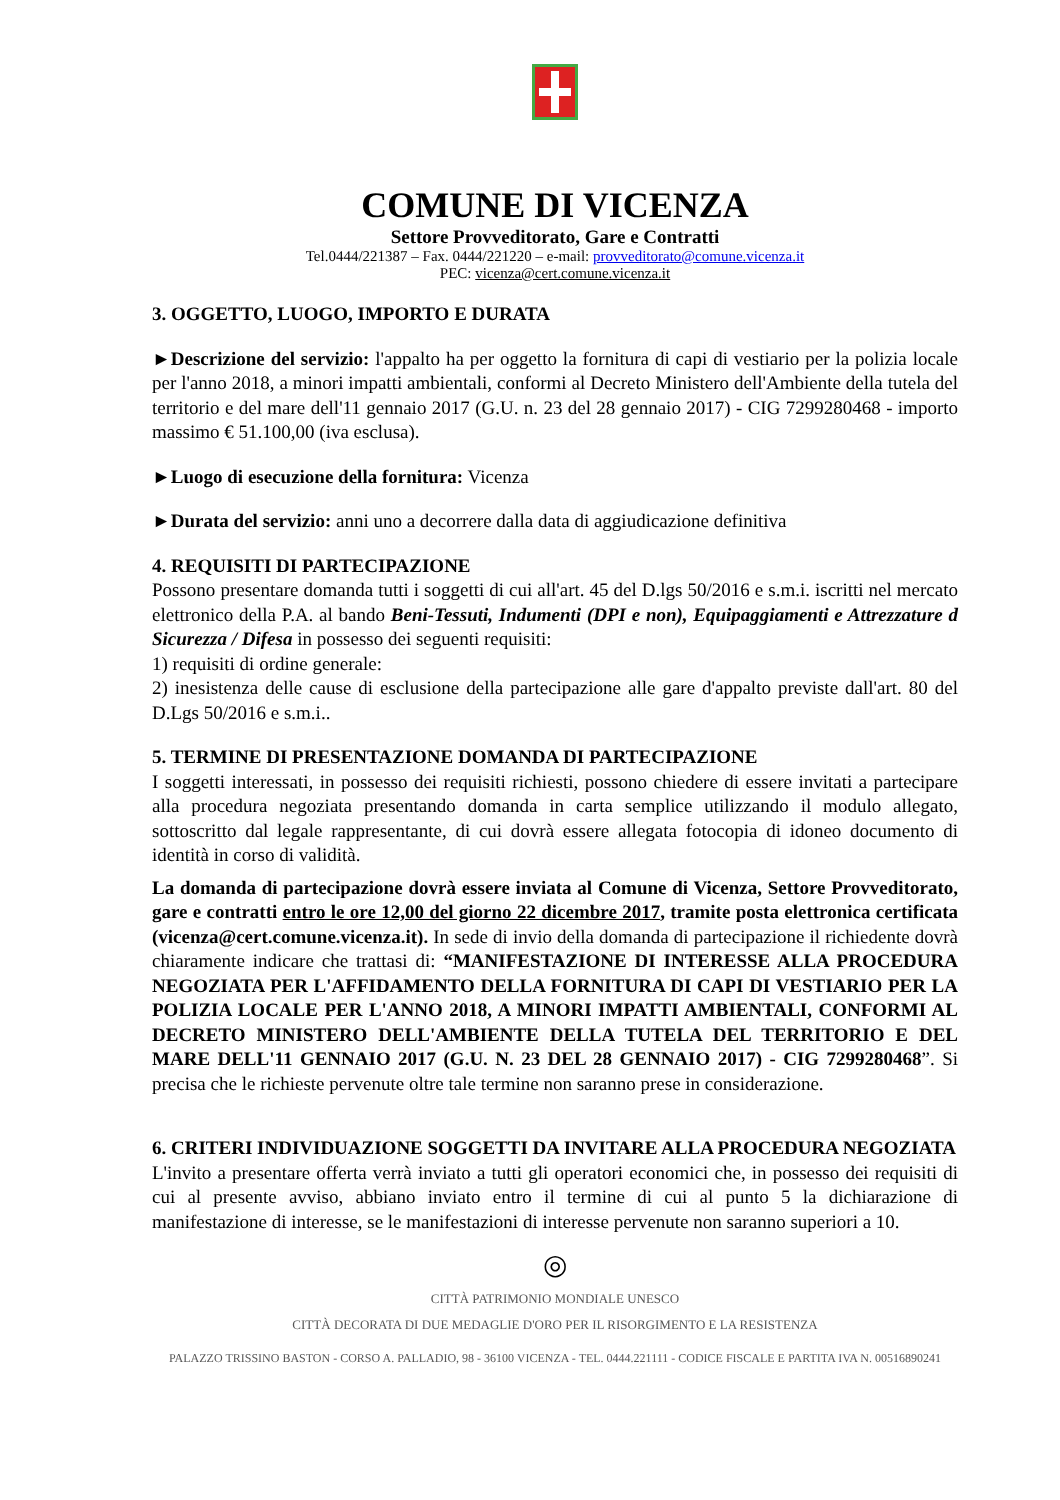COMUNE DI VICENZA
Settore Provveditorato, Gare e Contratti
Tel.0444/221387 – Fax. 0444/221220 – e-mail: provveditorato@comune.vicenza.it
PEC: vicenza@cert.comune.vicenza.it
3. OGGETTO, LUOGO, IMPORTO E DURATA
►Descrizione del servizio: l'appalto ha per oggetto la fornitura di capi di vestiario per la polizia locale per l'anno 2018, a minori impatti ambientali, conformi al Decreto Ministero dell'Ambiente della tutela del territorio e del mare dell'11 gennaio 2017 (G.U. n. 23 del 28 gennaio 2017) - CIG 7299280468 - importo massimo € 51.100,00 (iva esclusa).
►Luogo di esecuzione della fornitura: Vicenza
►Durata del servizio: anni uno a decorrere dalla data di aggiudicazione definitiva
4. REQUISITI DI PARTECIPAZIONE
Possono presentare domanda tutti i soggetti di cui all'art. 45 del D.lgs 50/2016 e s.m.i. iscritti nel mercato elettronico della P.A. al bando Beni-Tessuti, Indumenti (DPI e non), Equipaggiamenti e Attrezzature d Sicurezza / Difesa in possesso dei seguenti requisiti:
1) requisiti di ordine generale:
2) inesistenza delle cause di esclusione della partecipazione alle gare d'appalto previste dall'art. 80 del D.Lgs 50/2016 e s.m.i..
5. TERMINE DI PRESENTAZIONE DOMANDA DI PARTECIPAZIONE
I soggetti interessati, in possesso dei requisiti richiesti, possono chiedere di essere invitati a partecipare alla procedura negoziata presentando domanda in carta semplice utilizzando il modulo allegato, sottoscritto dal legale rappresentante, di cui dovrà essere allegata fotocopia di idoneo documento di identità in corso di validità.
La domanda di partecipazione dovrà essere inviata al Comune di Vicenza, Settore Provveditorato, gare e contratti entro le ore 12,00 del giorno 22 dicembre 2017, tramite posta elettronica certificata (vicenza@cert.comune.vicenza.it). In sede di invio della domanda di partecipazione il richiedente dovrà chiaramente indicare che trattasi di: “MANIFESTAZIONE DI INTERESSE ALLA PROCEDURA NEGOZIATA PER L'AFFIDAMENTO DELLA FORNITURA DI CAPI DI VESTIARIO PER LA POLIZIA LOCALE PER L'ANNO 2018, A MINORI IMPATTI AMBIENTALI, CONFORMI AL DECRETO MINISTERO DELL'AMBIENTE DELLA TUTELA DEL TERRITORIO E DEL MARE DELL'11 GENNAIO 2017 (G.U. N. 23 DEL 28 GENNAIO 2017) - CIG 7299280468”. Si precisa che le richieste pervenute oltre tale termine non saranno prese in considerazione.
6. CRITERI INDIVIDUAZIONE SOGGETTI DA INVITARE ALLA PROCEDURA NEGOZIATA
L'invito a presentare offerta verrà inviato a tutti gli operatori economici che, in possesso dei requisiti di cui al presente avviso, abbiano inviato entro il termine di cui al punto 5 la dichiarazione di manifestazione di interesse, se le manifestazioni di interesse pervenute non saranno superiori a 10.
◎
CITTÀ PATRIMONIO MONDIALE UNESCO
CITTÀ DECORATA DI DUE MEDAGLIE D'ORO PER IL RISORGIMENTO E LA RESISTENZA
PALAZZO TRISSINO BASTON - CORSO A. PALLADIO, 98 - 36100 VICENZA - TEL. 0444.221111 - CODICE FISCALE E PARTITA IVA N. 00516890241